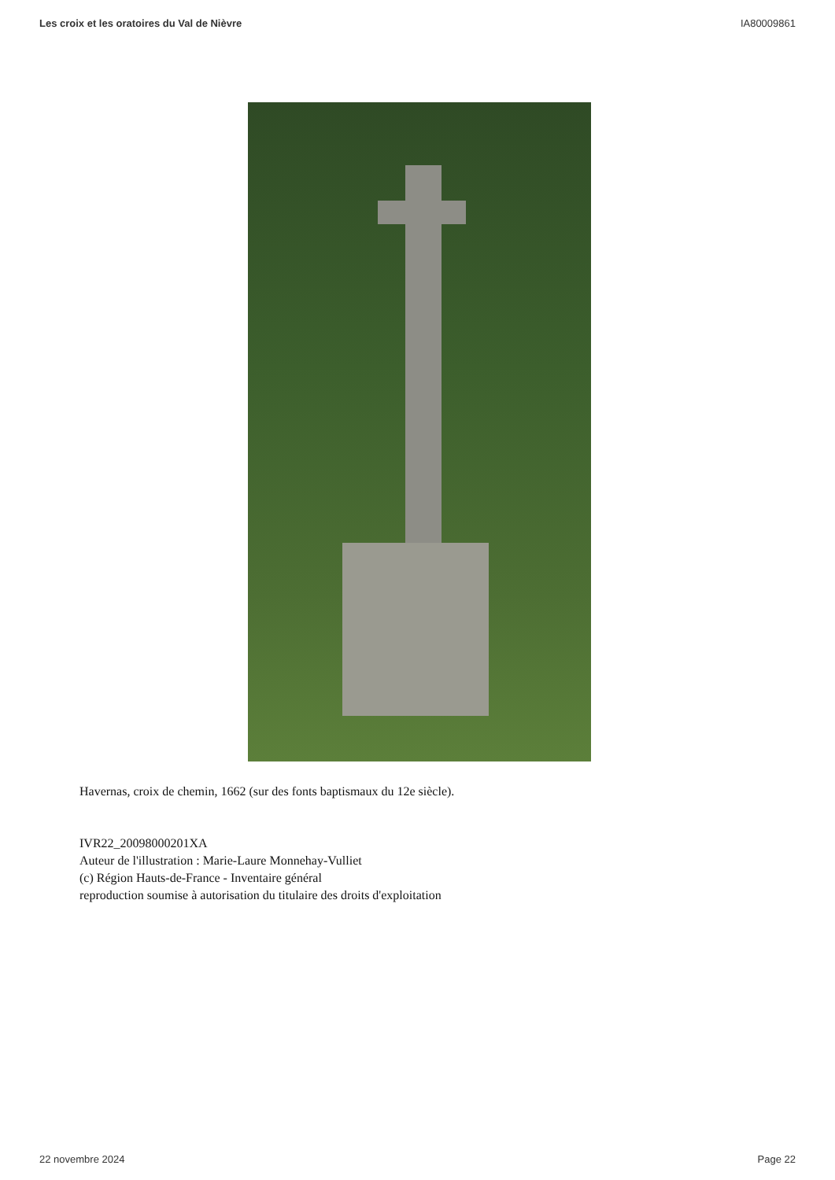Les croix et les oratoires du Val de Nièvre IA80009861
Havernas, croix de chemin, 1662 (sur des fonts baptismaux du 12e siècle).
IVR22_20098000201XA
Auteur de l'illustration : Marie-Laure Monnehay-Vulliet
(c) Région Hauts-de-France - Inventaire général
reproduction soumise à autorisation du titulaire des droits d'exploitation
22 novembre 2024 Page 22